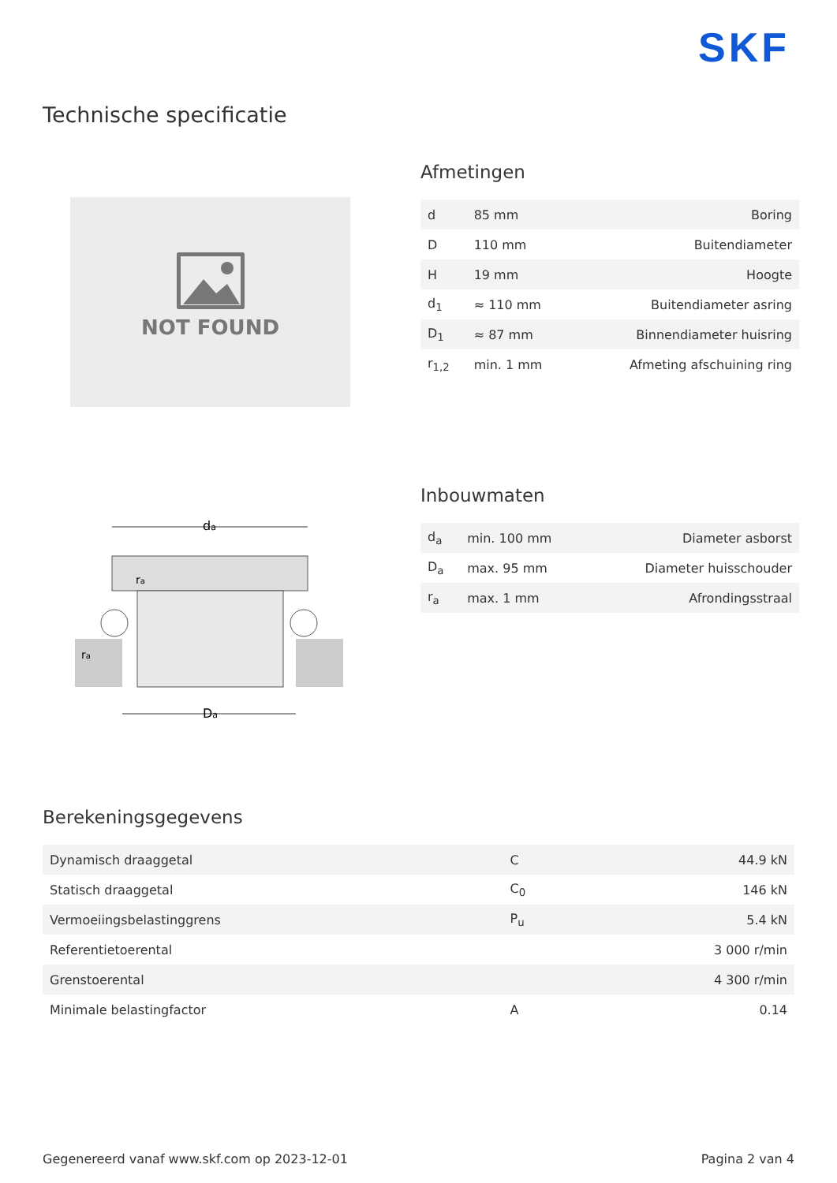SKF
Technische specificatie
NOT FOUND
Afmetingen
| d | 85 mm | Boring |
| D | 110 mm | Buitendiameter |
| H | 19 mm | Hoogte |
| d<sub>1</sub> | ≈ 110 mm | Buitendiameter asring |
| D<sub>1</sub> | ≈ 87 mm | Binnendiameter huisring |
| r<sub>1,2</sub> | min. 1 mm | Afmeting afschuining ring |
da
Da
ra
ra
Inbouwmaten
| d<sub>a</sub> | min. 100 mm | Diameter asborst |
| D<sub>a</sub> | max. 95 mm | Diameter huisschouder |
| r<sub>a</sub> | max. 1 mm | Afrondingsstraal |
Berekeningsgegevens
| Dynamisch draaggetal | C | 44.9 kN |
| Statisch draaggetal | C<sub>0</sub> | 146 kN |
| Vermoeiingsbelastinggrens | P<sub>u</sub> | 5.4 kN |
| Referentietoerental | | 3 000 r/min |
| Grenstoerental | | 4 300 r/min |
| Minimale belastingfactor | A | 0.14 |
Gegenereerd vanaf www.skf.com op 2023-12-01 Pagina 2 van 4